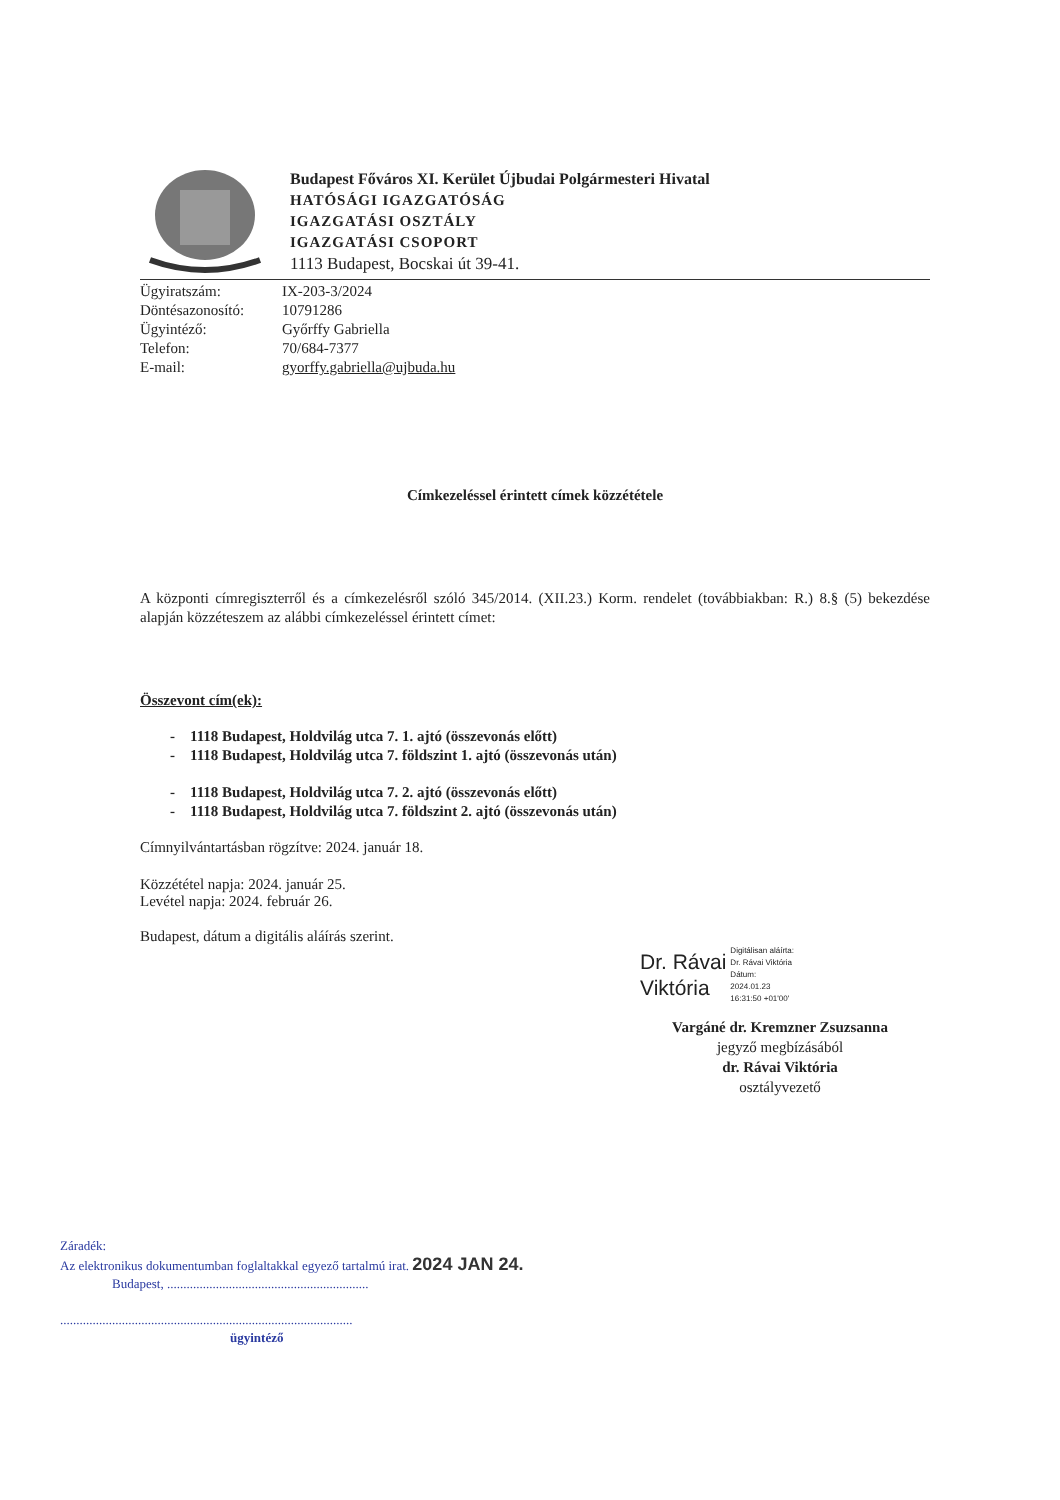Budapest Főváros XI. Kerület Újbudai Polgármesteri Hivatal
HATÓSÁGI IGAZGATÓSÁG
IGAZGATÁSI OSZTÁLY
IGAZGATÁSI CSOPORT
1113 Budapest, Bocskai út 39-41.
Ügyiratszám: IX-203-3/2024 Döntésazonosító: 10791286 Ügyintéző: Győrffy Gabriella Telefon: 70/684-7377 E-mail: gyorffy.gabriella@ujbuda.hu
Címkezeléssel érintett címek közzététele
A központi címregiszterről és a címkezelésről szóló 345/2014. (XII.23.) Korm. rendelet (továbbiakban: R.) 8.§ (5) bekezdése alapján közzéteszem az alábbi címkezeléssel érintett címet:
Összevont cím(ek):
- 1118 Budapest, Holdvilág utca 7. 1. ajtó (összevonás előtt)
- 1118 Budapest, Holdvilág utca 7. földszint 1. ajtó (összevonás után)
- 1118 Budapest, Holdvilág utca 7. 2. ajtó (összevonás előtt)
- 1118 Budapest, Holdvilág utca 7. földszint 2. ajtó (összevonás után)
Címnyilvántartásban rögzítve: 2024. január 18.
Közzététel napja: 2024. január 25.
Levétel napja: 2024. február 26.
Budapest, dátum a digitális aláírás szerint.
Dr. Rávai
Viktória
Digitálisan aláírta:
Dr. Rávai Viktória
Dátum:
2024.01.23
16:31:50 +01'00'
Vargáné dr. Kremzner Zsuzsanna
jegyző megbízásából
dr. Rávai Viktória
osztályvezető
Záradék:
Az elektronikus dokumentumban foglaltakkal egyező tartalmú irat. 2024 JAN 24.
Budapest, ..............................................................
..........................................................................................
ügyintéző